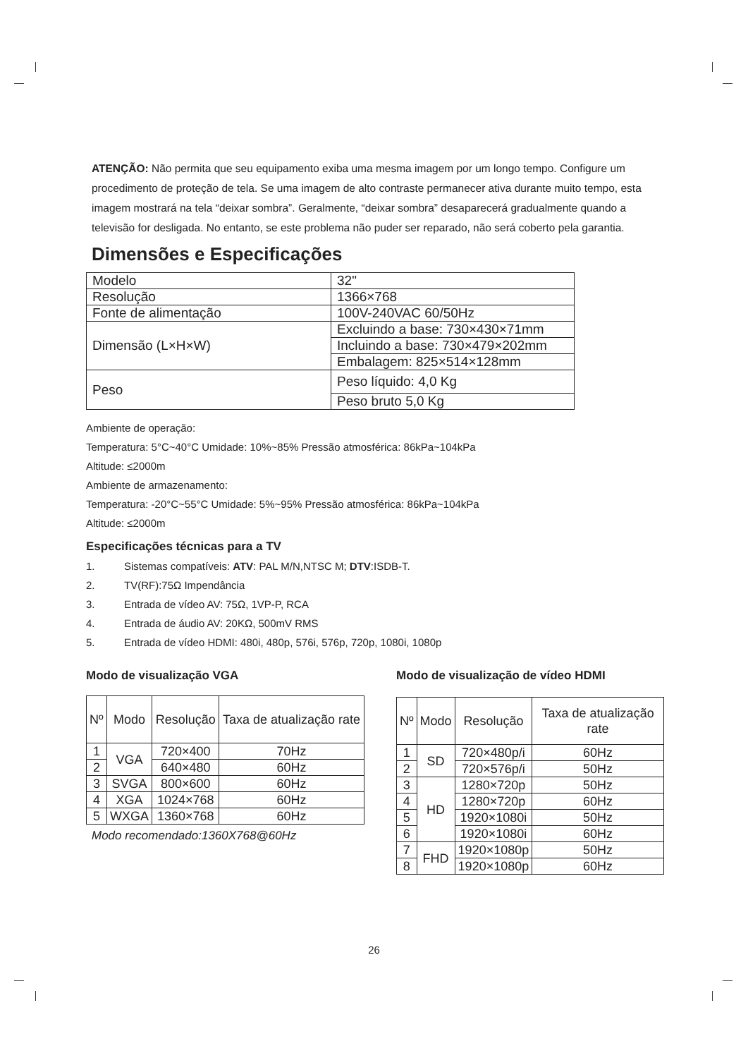ATENÇÃO: Não permita que seu equipamento exiba uma mesma imagem por um longo tempo. Configure um procedimento de proteção de tela. Se uma imagem de alto contraste permanecer ativa durante muito tempo, esta imagem mostrará na tela “deixar sombra”. Geralmente, “deixar sombra” desaparecerá gradualmente quando a televisão for desligada. No entanto, se este problema não puder ser reparado, não será coberto pela garantia.
Dimensões e Especificações
| Modelo | 32" |
| Resolução | 1366×768 |
| Fonte de alimentação | 100V-240VAC 60/50Hz |
| Dimensão (L×H×W) | Excluindo a base: 730×430×71mm |
| | Incluindo a base: 730×479×202mm |
| | Embalagem: 825×514×128mm |
| Peso | Peso líquido: 4,0 Kg |
| | Peso bruto 5,0 Kg |
Ambiente de operação:
Temperatura: 5°C~40°C Umidade: 10%~85% Pressão atmosférica: 86kPa~104kPa
Altitude: ≤2000m
Ambiente de armazenamento:
Temperatura: -20°C~55°C Umidade: 5%~95% Pressão atmosférica: 86kPa~104kPa
Altitude: ≤2000m
Especificações técnicas para a TV
1. Sistemas compatíveis: ATV: PAL M/N,NTSC M; DTV:ISDB-T.
2. TV(RF):75Ω Impendância
3. Entrada de vídeo AV: 75Ω, 1VP-P, RCA
4. Entrada de áudio AV: 20KΩ, 500mV RMS
5. Entrada de vídeo HDMI: 480i, 480p, 576i, 576p, 720p, 1080i, 1080p
Modo de visualização VGA
| Nº | Modo | Resolução | Taxa de atualização rate |
| --- | --- | --- | --- |
| 1 | VGA | 720×400 | 70Hz |
| 2 | | 640×480 | 60Hz |
| 3 | SVGA | 800×600 | 60Hz |
| 4 | XGA | 1024×768 | 60Hz |
| 5 | WXGA | 1360×768 | 60Hz |
Modo recomendado:1360X768@60Hz
Modo de visualização de vídeo HDMI
| Nº | Modo | Resolução | Taxa de atualização rate |
| --- | --- | --- | --- |
| 1 | SD | 720×480p/i | 60Hz |
| 2 | | 720×576p/i | 50Hz |
| 3 | HD | 1280×720p | 50Hz |
| 4 | | 1280×720p | 60Hz |
| 5 | | 1920×1080i | 50Hz |
| 6 | | 1920×1080i | 60Hz |
| 7 | FHD | 1920×1080p | 50Hz |
| 8 | | 1920×1080p | 60Hz |
26